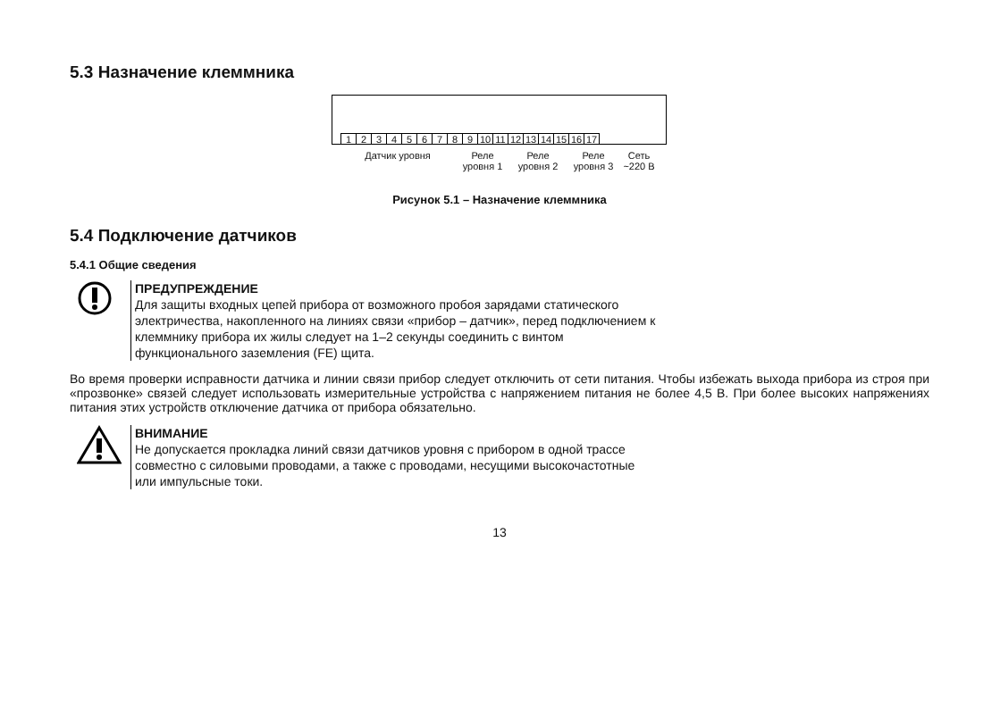5.3 Назначение клеммника
123456789 10 11 12 13 14 15 16 17
Датчик уровня Реле уровня 1
Реле уровня 2
Реле уровня 3
Сеть ~220 В
Рисунок 5.1 – Назначение клеммника
5.4 Подключение датчиков
5.4.1 Общие сведения
ПРЕДУПРЕЖДЕНИЕ
Для защиты входных цепей прибора от возможного пробоя зарядами статического
электричества, накопленного на линиях связи «прибор – датчик», перед подключением к
клеммнику прибора их жилы следует на 1–2 секунды соединить с винтом
функционального заземления (FE) щита.
Во время проверки исправности датчика и линии связи прибор следует отключить от сети питания. Чтобы избежать выхода прибора из строя при «прозвонке» связей следует использовать измерительные устройства с напряжением питания не более 4,5 В. При более высоких напряжениях питания этих устройств отключение датчика от прибора обязательно.
ВНИМАНИЕ
Не допускается прокладка линий связи датчиков уровня с прибором в одной трассе
совместно с силовыми проводами, а также с проводами, несущими высокочастотные
или импульсные токи.
13